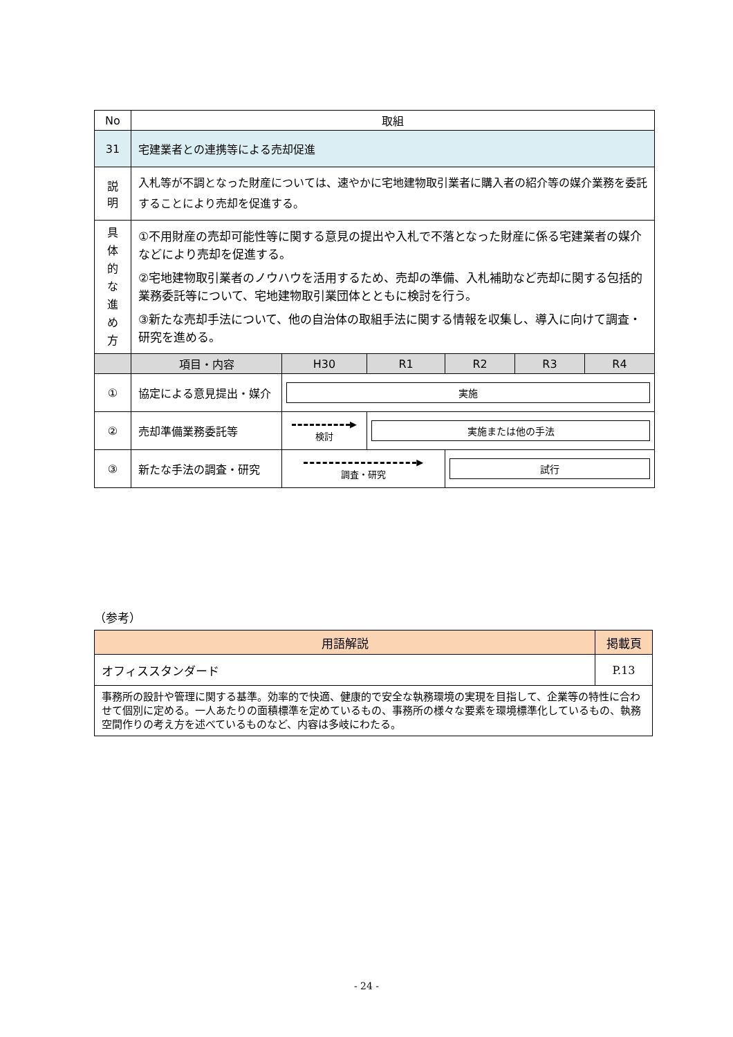| No | 取組 | | | | | |
| 31 | 宅建業者との連携等による売却促進 | | | | | |
| 説 明 | 入札等が不調となった財産については、速やかに宅地建物取引業者に購入者の紹介等の媒介業務を委託することにより売却を促進する。 | | | | | |
| 具 体 的 な 進 め 方 | ①不用財産の売却可能性等に関する意見の提出や入札で不落となった財産に係る宅建業者の媒介などにより売却を促進する。 ②宅地建物取引業者のノウハウを活用するため、売却の準備、入札補助など売却に関する包括的業務委託等について、宅地建物取引業団体とともに検討を行う。 ③新たな売却手法について、他の自治体の取組手法に関する情報を収集し、導入に向けて調査・研究を進める。 | | | | | |
| | 項目・内容 | H30 | R1 | R2 | R3 | R4 |
| ① | 協定による意見提出・媒介 | 実施 | | | | |
| ② | 売却準備業務委託等 | ▶ 検討 | 実施または他の手法 | | | |
| ③ | 新たな手法の調査・研究 | ▶ 調査・研究 | | 試行 | | |
（参考）
| 用語解説 | 掲載頁 |
| オフィススタンダード | P.13 |
| 事務所の設計や管理に関する基準。効率的で快適、健康的で安全な執務環境の実現を目指して、企業等の特性に合わせて個別に定める。一人あたりの面積標準を定めているもの、事務所の様々な要素を環境標準化しているもの、執務空間作りの考え方を述べているものなど、内容は多岐にわたる。 | |
- 24 -